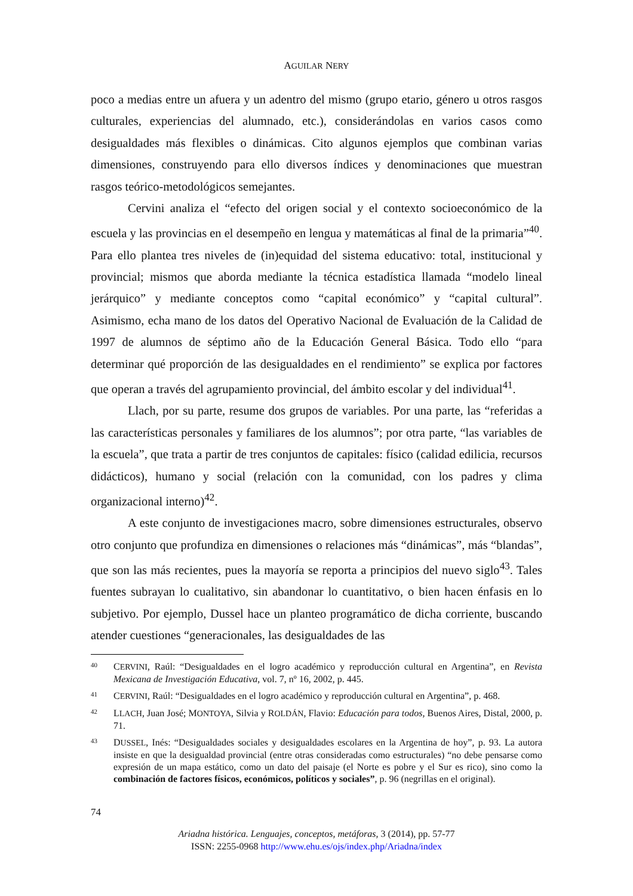AGUILAR NERY
poco a medias entre un afuera y un adentro del mismo (grupo etario, género u otros rasgos culturales, experiencias del alumnado, etc.), considerándolas en varios casos como desigualdades más flexibles o dinámicas. Cito algunos ejemplos que combinan varias dimensiones, construyendo para ello diversos índices y denominaciones que muestran rasgos teórico-metodológicos semejantes.
Cervini analiza el “efecto del origen social y el contexto socioeconómico de la escuela y las provincias en el desempeño en lengua y matemáticas al final de la primaria”<sup>40</sup>. Para ello plantea tres niveles de (in)equidad del sistema educativo: total, institucional y provincial; mismos que aborda mediante la técnica estadística llamada “modelo lineal jerárquico” y mediante conceptos como “capital económico” y “capital cultural”. Asimismo, echa mano de los datos del Operativo Nacional de Evaluación de la Calidad de 1997 de alumnos de séptimo año de la Educación General Básica. Todo ello “para determinar qué proporción de las desigualdades en el rendimiento” se explica por factores que operan a través del agrupamiento provincial, del ámbito escolar y del individual<sup>41</sup>.
Llach, por su parte, resume dos grupos de variables. Por una parte, las “referidas a las características personales y familiares de los alumnos”; por otra parte, “las variables de la escuela”, que trata a partir de tres conjuntos de capitales: físico (calidad edilicia, recursos didácticos), humano y social (relación con la comunidad, con los padres y clima organizacional interno)<sup>42</sup>.
A este conjunto de investigaciones macro, sobre dimensiones estructurales, observo otro conjunto que profundiza en dimensiones o relaciones más “dinámicas”, más “blandas”, que son las más recientes, pues la mayoría se reporta a principios del nuevo siglo<sup>43</sup>. Tales fuentes subrayan lo cualitativo, sin abandonar lo cuantitativo, o bien hacen énfasis en lo subjetivo. Por ejemplo, Dussel hace un planteo programático de dicha corriente, buscando atender cuestiones “generacionales, las desigualdades de las
40 CERVINI, Raúl: “Desigualdades en el logro académico y reproducción cultural en Argentina”, en Revista Mexicana de Investigación Educativa, vol. 7, nº 16, 2002, p. 445.
41 CERVINI, Raúl: “Desigualdades en el logro académico y reproducción cultural en Argentina”, p. 468.
42 LLACH, Juan José; MONTOYA, Silvia y ROLDÁN, Flavio: Educación para todos, Buenos Aires, Distal, 2000, p. 71.
43 DUSSEL, Inés: “Desigualdades sociales y desigualdades escolares en la Argentina de hoy”, p. 93. La autora insiste en que la desigualdad provincial (entre otras consideradas como estructurales) “no debe pensarse como expresión de un mapa estático, como un dato del paisaje (el Norte es pobre y el Sur es rico), sino como la combinación de factores físicos, económicos, políticos y sociales”, p. 96 (negrillas en el original).
74
Ariadna histórica. Lenguajes, conceptos, metáforas, 3 (2014), pp. 57-77
ISSN: 2255-0968 http://www.ehu.es/ojs/index.php/Ariadna/index